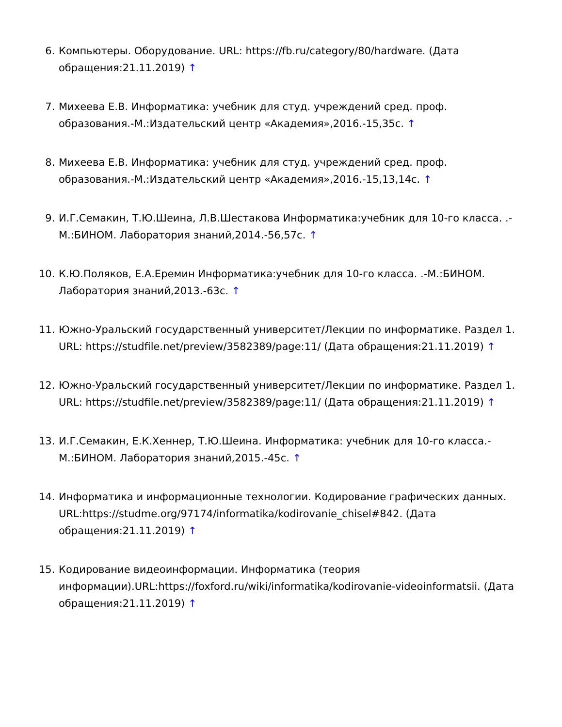6. Компьютеры. Оборудование. URL: https://fb.ru/category/80/hardware. (Дата обращения:21.11.2019) ↑
7. Михеева Е.В. Информатика: учебник для студ. учреждений сред. проф. образования.-М.:Издательский центр «Академия»,2016.-15,35с. ↑
8. Михеева Е.В. Информатика: учебник для студ. учреждений сред. проф. образования.-М.:Издательский центр «Академия»,2016.-15,13,14с. ↑
9. И.Г.Семакин, Т.Ю.Шеина, Л.В.Шестакова Информатика:учебник для 10-го класса. .-М.:БИНОМ. Лаборатория знаний,2014.-56,57с. ↑
10. К.Ю.Поляков, Е.А.Еремин Информатика:учебник для 10-го класса. .-М.:БИНОМ. Лаборатория знаний,2013.-63с. ↑
11. Южно-Уральский государственный университет/Лекции по информатике. Раздел 1. URL: https://studfile.net/preview/3582389/page:11/ (Дата обращения:21.11.2019) ↑
12. Южно-Уральский государственный университет/Лекции по информатике. Раздел 1. URL: https://studfile.net/preview/3582389/page:11/ (Дата обращения:21.11.2019) ↑
13. И.Г.Семакин, Е.К.Хеннер, Т.Ю.Шеина. Информатика: учебник для 10-го класса.-М.:БИНОМ. Лаборатория знаний,2015.-45с. ↑
14. Информатика и информационные технологии. Кодирование графических данных. URL:https://studme.org/97174/informatika/kodirovanie_chisel#842. (Дата обращения:21.11.2019) ↑
15. Кодирование видеоинформации. Информатика (теория информации).URL:https://foxford.ru/wiki/informatika/kodirovanie-videoinformatsii. (Дата обращения:21.11.2019) ↑